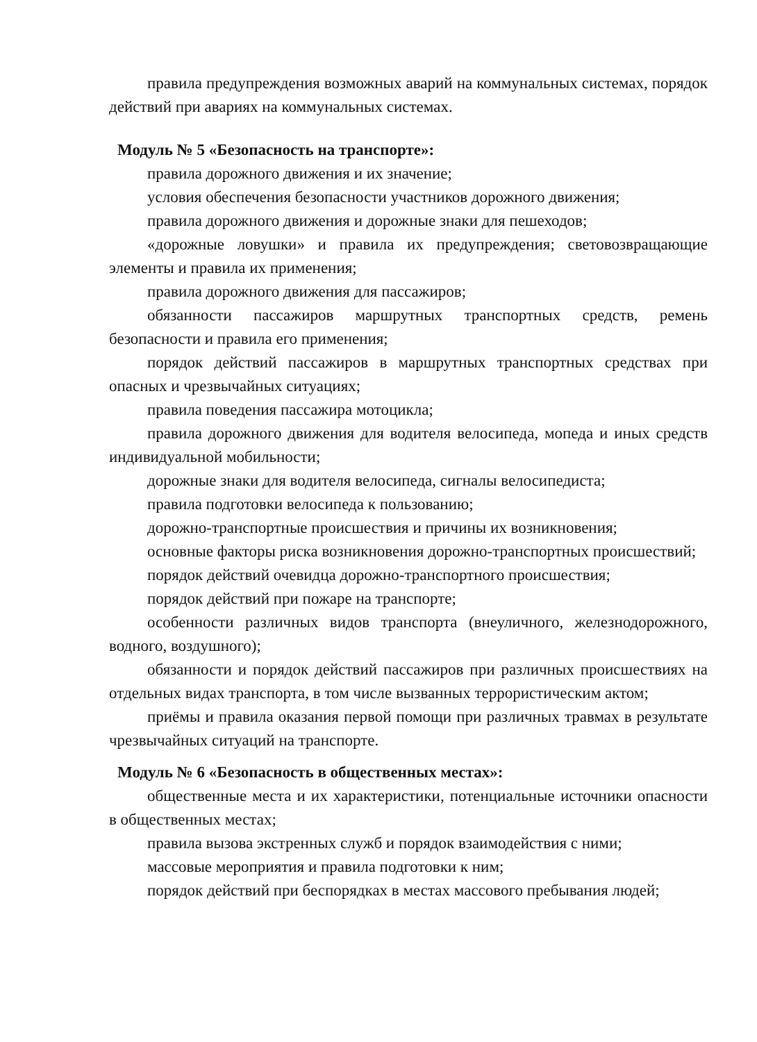правила предупреждения возможных аварий на коммунальных системах, порядок действий при авариях на коммунальных системах.
Модуль № 5 «Безопасность на транспорте»:
правила дорожного движения и их значение;
условия обеспечения безопасности участников дорожного движения;
правила дорожного движения и дорожные знаки для пешеходов;
«дорожные ловушки» и правила их предупреждения; световозвращающие элементы и правила их применения;
правила дорожного движения для пассажиров;
обязанности пассажиров маршрутных транспортных средств, ремень безопасности и правила его применения;
порядок действий пассажиров в маршрутных транспортных средствах при опасных и чрезвычайных ситуациях;
правила поведения пассажира мотоцикла;
правила дорожного движения для водителя велосипеда, мопеда и иных средств индивидуальной мобильности;
дорожные знаки для водителя велосипеда, сигналы велосипедиста;
правила подготовки велосипеда к пользованию;
дорожно-транспортные происшествия и причины их возникновения;
основные факторы риска возникновения дорожно-транспортных происшествий;
порядок действий очевидца дорожно-транспортного происшествия;
порядок действий при пожаре на транспорте;
особенности различных видов транспорта (внеуличного, железнодорожного, водного, воздушного);
обязанности и порядок действий пассажиров при различных происшествиях на отдельных видах транспорта, в том числе вызванных террористическим актом;
приёмы и правила оказания первой помощи при различных травмах в результате чрезвычайных ситуаций на транспорте.
Модуль № 6 «Безопасность в общественных местах»:
общественные места и их характеристики, потенциальные источники опасности в общественных местах;
правила вызова экстренных служб и порядок взаимодействия с ними;
массовые мероприятия и правила подготовки к ним;
порядок действий при беспорядках в местах массового пребывания людей;